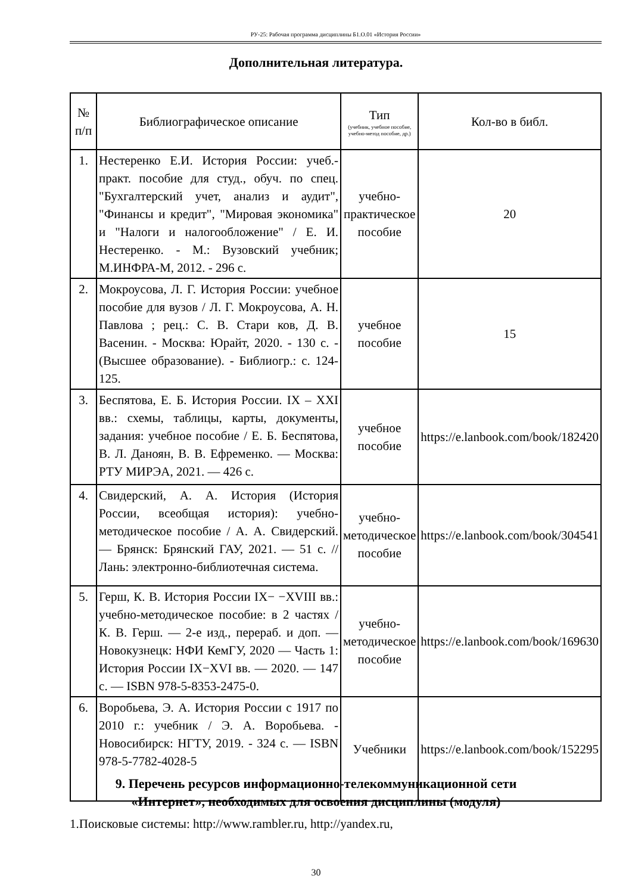РУ-25: Рабочая программа дисциплины Б1.О.01 «История России»
Дополнительная литература.
| № п/п | Библиографическое описание | Тип (учебник, учебное пособие, учебно-метод пособие, др.) | Кол-во в библ. |
| --- | --- | --- | --- |
| 1. | Нестеренко Е.И. История России: учеб.-практ. пособие для студ., обуч. по спец. "Бухгалтерский учет, анализ и аудит", "Финансы и кредит", "Мировая экономика" и "Налоги и налогообложение" / Е. И. Нестеренко. - М.: Вузовский учебник; М.ИНФРА-М, 2012. - 296 с. | учебно-практическое пособие | 20 |
| 2. | Мокроусова, Л. Г. История России: учебное пособие для вузов / Л. Г. Мокроусова, А. Н. Павлова ; рец.: С. В. Стари ков, Д. В. Васенин. - Москва: Юрайт, 2020. - 130 с. - (Высшее образование). - Библиогр.: с. 124-125. | учебное пособие | 15 |
| 3. | Беспятова, Е. Б. История России. IX – XXI вв.: схемы, таблицы, карты, документы, задания: учебное пособие / Е. Б. Беспятова, В. Л. Даноян, В. В. Ефременко. — Москва: РТУ МИРЭА, 2021. — 426 с. | учебное пособие | https://e.lanbook.com/book/182420 |
| 4. | Свидерский, А. А. История (История России, всеобщая история): учебно-методическое пособие / А. А. Свидерский. — Брянск: Брянский ГАУ, 2021. — 51 с. // Лань: электронно-библиотечная система. | учебно-методическое пособие | https://e.lanbook.com/book/304541 |
| 5. | Герш, К. В. История России IX− −XVIII вв.: учебно-методическое пособие: в 2 частях / К. В. Герш. — 2-е изд., перераб. и доп. — Новокузнецк: НФИ КемГУ, 2020 — Часть 1: История России IX−XVI вв. — 2020. — 147 с. — ISBN 978-5-8353-2475-0. | учебно-методическое пособие | https://e.lanbook.com/book/169630 |
| 6. | Воробьева, Э. А. История России с 1917 по 2010 г.: учебник / Э. А. Воробьева. - Новосибирск: НГТУ, 2019. - 324 с. — ISBN 978-5-7782-4028-5 | Учебники | https://e.lanbook.com/book/152295 |
9. Перечень ресурсов информационно-телекоммуникационной сети
«Интернет», необходимых для освоения дисциплины (модуля)
1.Поисковые системы: http://www.rambler.ru, http://yandex.ru,
30